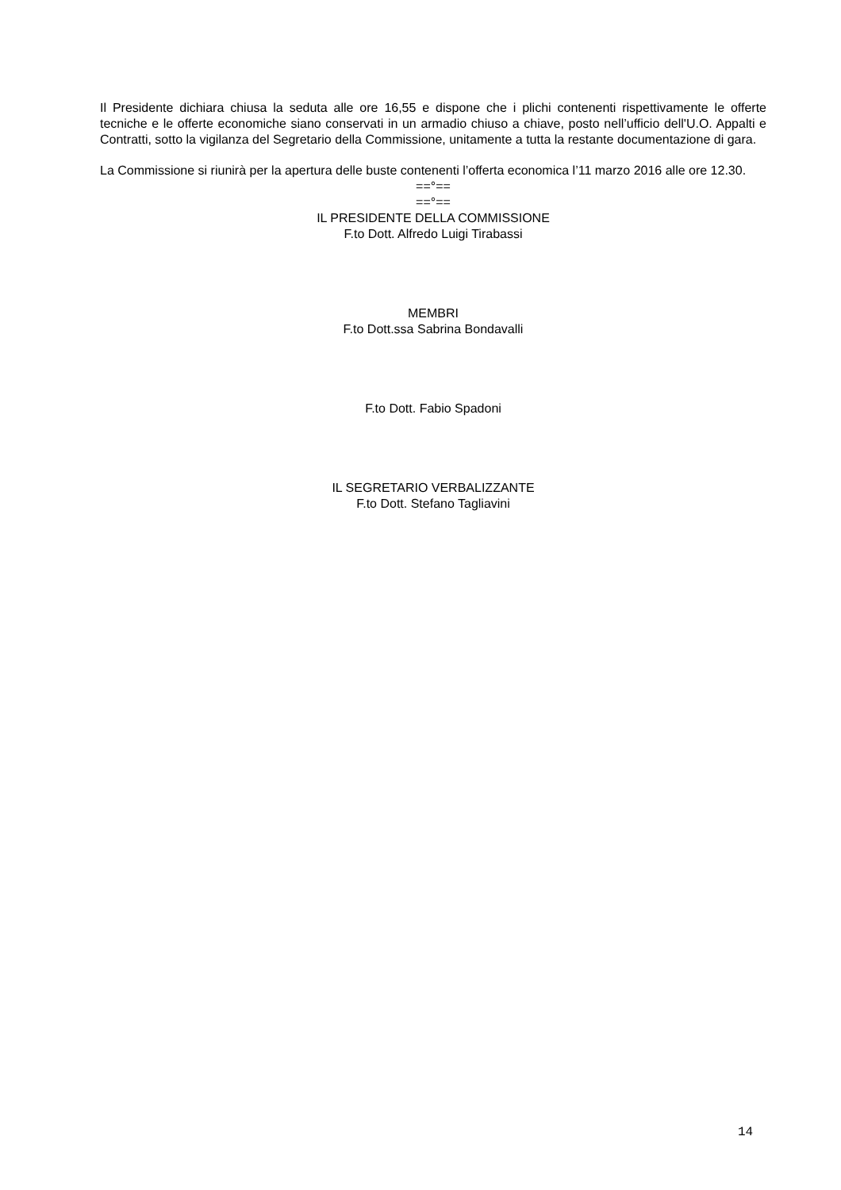Il Presidente dichiara chiusa la seduta alle ore 16,55 e dispone che i plichi contenenti rispettivamente le offerte tecniche e le offerte economiche siano conservati in un armadio chiuso a chiave, posto nell’ufficio dell'U.O. Appalti e Contratti, sotto la vigilanza del Segretario della Commissione, unitamente a tutta la restante documentazione di gara.
La Commissione si riunirà per la apertura delle buste contenenti l’offerta economica l’11 marzo 2016 alle ore 12.30.
==°==
==°==
IL PRESIDENTE DELLA COMMISSIONE
F.to Dott. Alfredo Luigi Tirabassi
MEMBRI
F.to Dott.ssa Sabrina Bondavalli
F.to Dott. Fabio Spadoni
IL SEGRETARIO VERBALIZZANTE
F.to Dott. Stefano Tagliavini
14